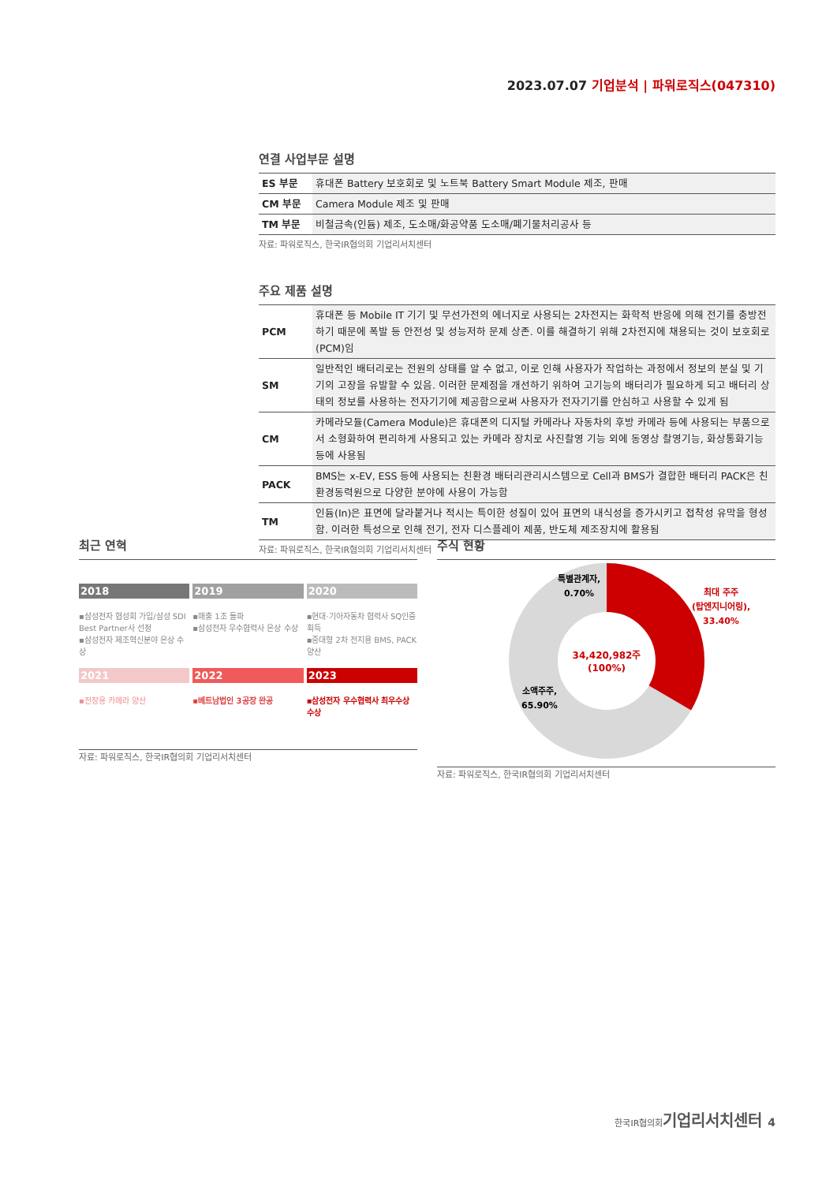2023.07.07 기업분석 | 파워로직스(047310)
연결 사업부문 설명
| ES 부문 | 휴대폰 Battery 보호회로 및 노트북 Battery Smart Module 제조, 판매 |
| CM 부문 | Camera Module 제조 및 판매 |
| TM 부문 | 비철금속(인듐) 제조, 도소매/화공약품 도소매/폐기물처리공사 등 |
자료: 파워로직스, 한국IR협의회 기업리서치센터
주요 제품 설명
| PCM | 휴대폰 등 Mobile IT 기기 및 무선가전의 에너지로 사용되는 2차전지는 화학적 반응에 의해 전기를 충방전하기 때문에 폭발 등 안전성 및 성능저하 문제 상존. 이를 해결하기 위해 2차전지에 채용되는 것이 보호회로(PCM)임 |
| SM | 일반적인 배터리로는 전원의 상태를 알 수 없고, 이로 인해 사용자가 작업하는 과정에서 정보의 분실 및 기기의 고장을 유발할 수 있음. 이러한 문제점을 개선하기 위하여 고기능의 배터리가 필요하게 되고 배터리 상태의 정보를 사용하는 전자기기에 제공함으로써 사용자가 전자기기를 안심하고 사용할 수 있게 됨 |
| CM | 카메라모듈(Camera Module)은 휴대폰의 디지털 카메라나 자동차의 후방 카메라 등에 사용되는 부품으로서 소형화하여 편리하게 사용되고 있는 카메라 장치로 사진촬영 기능 외에 동영상 촬영기능, 화상통화기능 등에 사용됨 |
| PACK | BMS는 x-EV, ESS 등에 사용되는 친환경 배터리관리시스템으로 Cell과 BMS가 결합한 배터리 PACK은 친환경동력원으로 다양한 분야에 사용이 가능함 |
| TM | 인듐(In)은 표면에 달라붙거나 적시는 특이한 성질이 있어 표면의 내식성을 증가시키고 접착성 유막을 형성함. 이러한 특성으로 인해 전기, 전자 디스플레이 제품, 반도체 제조장치에 활용됨 |
자료: 파워로직스, 한국IR협의회 기업리서치센터
최근 연혁
2018
▪삼성전자 협성회 가입/삼성 SDI Best Partner사 선정
▪삼성전자 제조혁신분야 은상 수상
2019
▪매출 1조 돌파
▪삼성전자 우수협력사 은상 수상
2020
▪현대·기아자동차 협력사 SQ인증 획득
▪중대형 2차 전지용 BMS, PACK 양산
2021
▪전장용 카메라 양산
2022
▪베트남법인 3공장 완공
2023
▪삼성전자 우수협력사 최우수상 수상
자료: 파워로직스, 한국IR협의회 기업리서치센터
주식 현황
34,420,982주
(100%)
최대 주주
(탑엔지니어링),
33.40%
특별관계자,
0.70%
소액주주,
65.90%
자료: 파워로직스, 한국IR협의회 기업리서치센터
한국IR협의회기업리서치센터 4